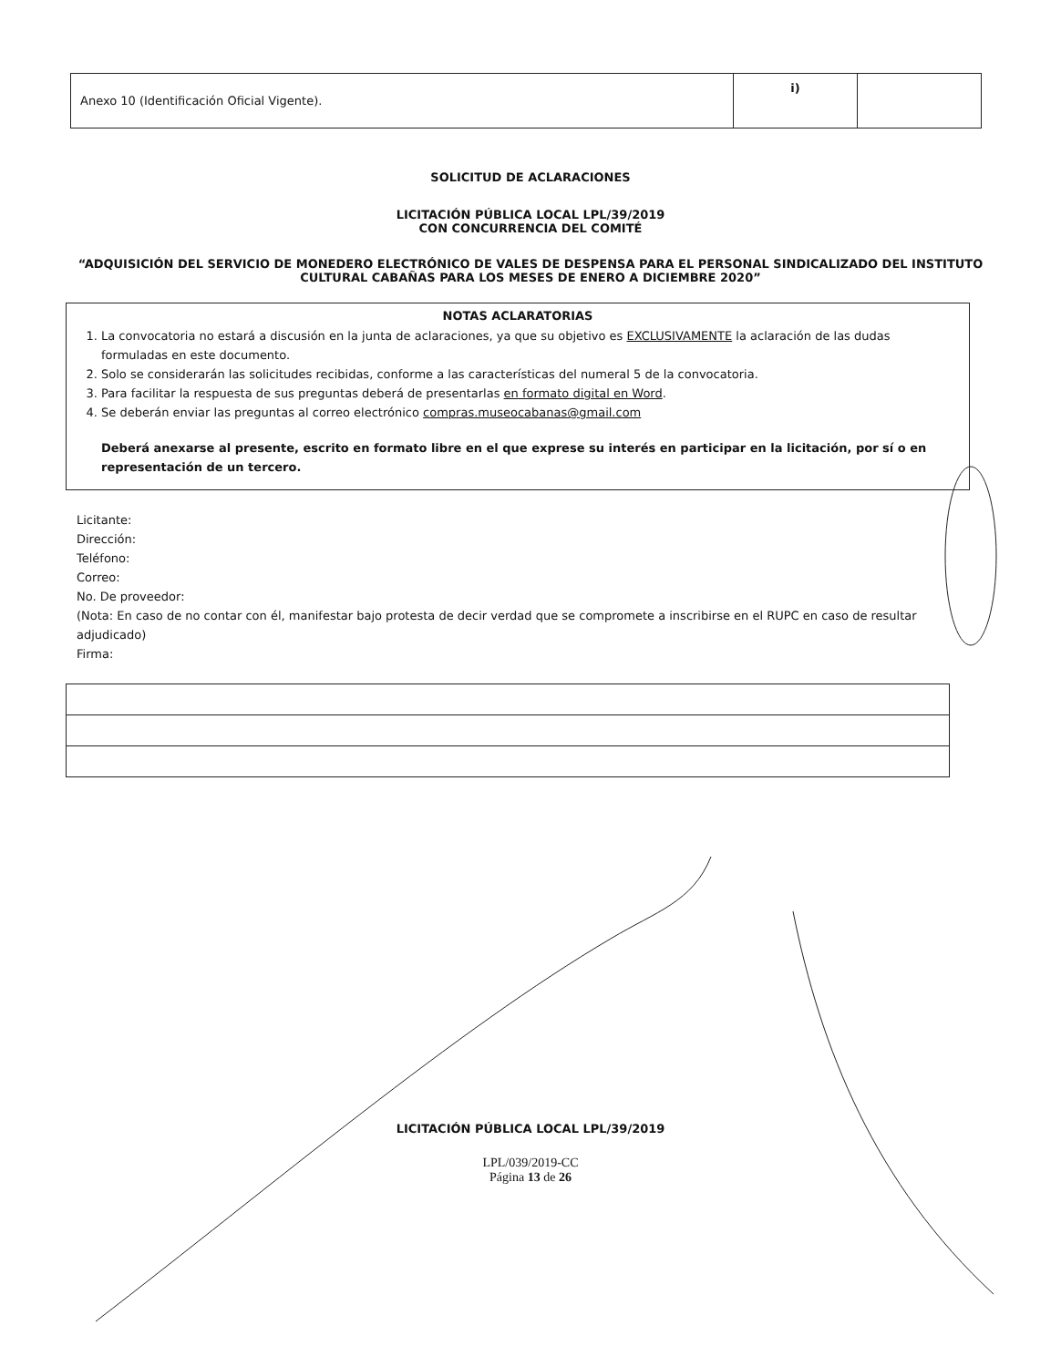| Anexo 10 (Identificación Oficial Vigente). | i) | |
SOLICITUD DE ACLARACIONES
LICITACIÓN PÚBLICA LOCAL LPL/39/2019
CON CONCURRENCIA DEL COMITÉ
“ADQUISICIÓN DEL SERVICIO DE MONEDERO ELECTRÓNICO DE VALES DE DESPENSA PARA EL PERSONAL SINDICALIZADO DEL INSTITUTO CULTURAL CABAÑAS PARA LOS MESES DE ENERO A DICIEMBRE 2020”
NOTAS ACLARATORIAS
1. La convocatoria no estará a discusión en la junta de aclaraciones, ya que su objetivo es EXCLUSIVAMENTE la aclaración de las dudas formuladas en este documento.
2. Solo se considerarán las solicitudes recibidas, conforme a las características del numeral 5 de la convocatoria.
3. Para facilitar la respuesta de sus preguntas deberá de presentarlas en formato digital en Word.
4. Se deberán enviar las preguntas al correo electrónico compras.museocabanas@gmail.com
Deberá anexarse al presente, escrito en formato libre en el que exprese su interés en participar en la licitación, por sí o en representación de un tercero.
Licitante:
Dirección:
Teléfono:
Correo:
No. De proveedor:
(Nota: En caso de no contar con él, manifestar bajo protesta de decir verdad que se compromete a inscribirse en el RUPC en caso de resultar adjudicado)
Firma:
LICITACIÓN PÚBLICA LOCAL LPL/39/2019
LPL/039/2019-CC
Página 13 de 26